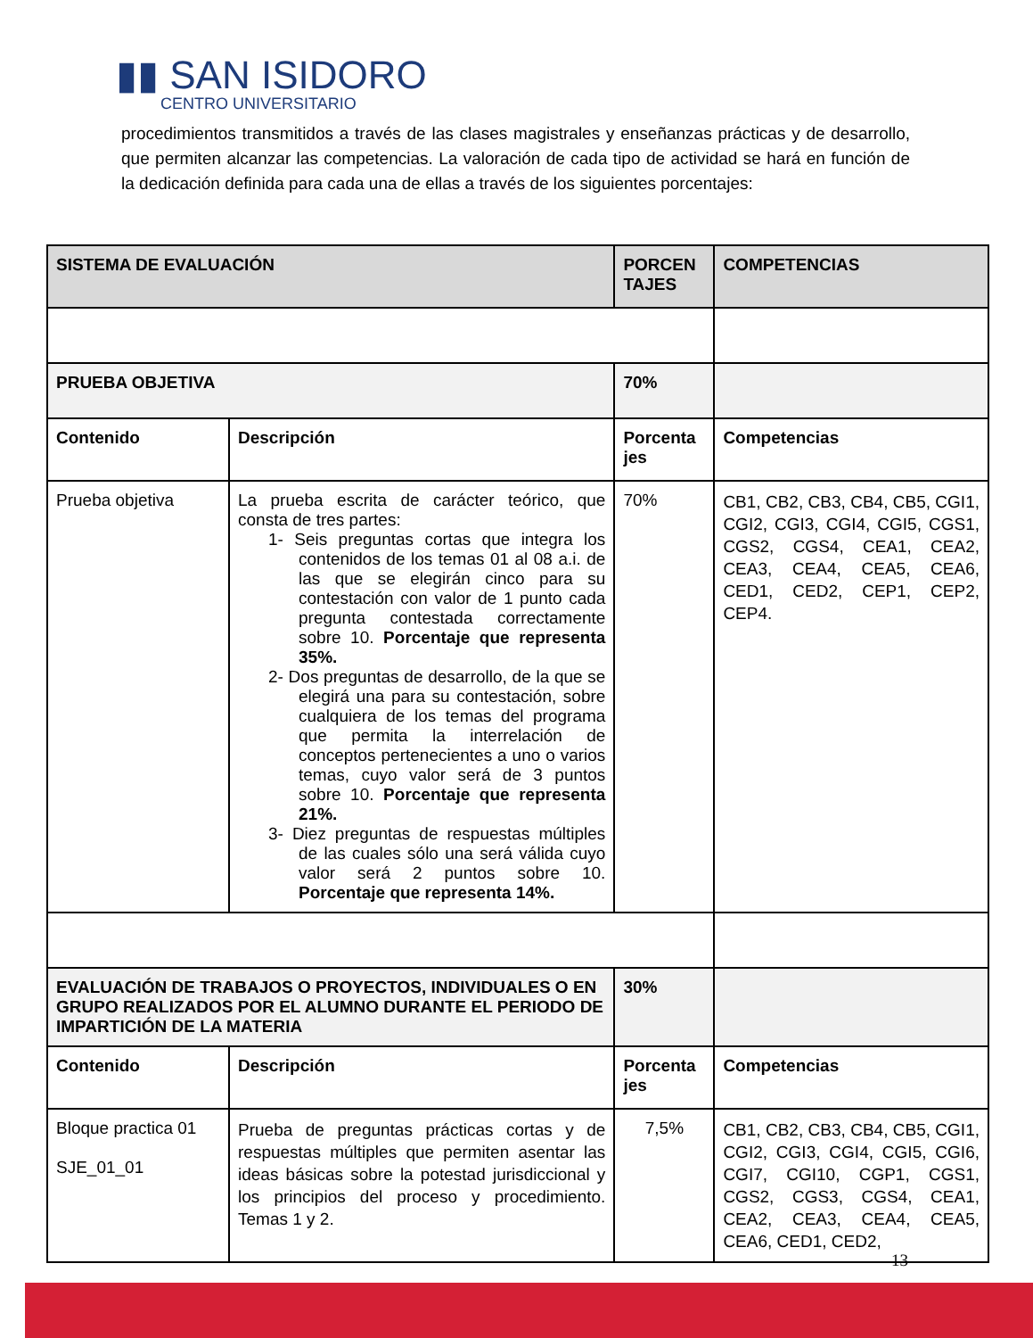▮▮ SAN ISIDORO
CENTRO UNIVERSITARIO
procedimientos transmitidos a través de las clases magistrales y enseñanzas prácticas y de desarrollo, que permiten alcanzar las competencias. La valoración de cada tipo de actividad se hará en función de la dedicación definida para cada una de ellas a través de los siguientes porcentajes:
| SISTEMA DE EVALUACIÓN | | PORCEN TAJES | COMPETENCIAS |
| --- | --- | --- | --- |
| PRUEBA OBJETIVA | | 70% | |
| Contenido | Descripción | Porcenta jes | Competencias |
| Prueba objetiva | La prueba escrita de carácter teórico, que consta de tres partes: 1- Seis preguntas cortas que integra los contenidos de los temas 01 al 08 a.i. de las que se elegirán cinco para su contestación con valor de 1 punto cada pregunta contestada correctamente sobre 10. Porcentaje que representa 35%. 2- Dos preguntas de desarrollo, de la que se elegirá una para su contestación, sobre cualquiera de los temas del programa que permita la interrelación de conceptos pertenecientes a uno o varios temas, cuyo valor será de 3 puntos sobre 10. Porcentaje que representa 21%. 3- Diez preguntas de respuestas múltiples de las cuales sólo una será válida cuyo valor será 2 puntos sobre 10. Porcentaje que representa 14%. | 70% | CB1, CB2, CB3, CB4, CB5, CGI1, CGI2, CGI3, CGI4, CGI5, CGS1, CGS2, CGS4, CEA1, CEA2, CEA3, CEA4, CEA5, CEA6, CED1, CED2, CEP1, CEP2, CEP4. |
| EVALUACIÓN DE TRABAJOS O PROYECTOS, INDIVIDUALES O EN GRUPO REALIZADOS POR EL ALUMNO DURANTE EL PERIODO DE IMPARTICIÓN DE LA MATERIA | | 30% | |
| Contenido | Descripción | Porcenta jes | Competencias |
| Bloque practica 01 SJE_01_01 | Prueba de preguntas prácticas cortas y de respuestas múltiples que permiten asentar las ideas básicas sobre la potestad jurisdiccional y los principios del proceso y procedimiento. Temas 1 y 2. | 7,5% | CB1, CB2, CB3, CB4, CB5, CGI1, CGI2, CGI3, CGI4, CGI5, CGI6, CGI7, CGI10, CGP1, CGS1, CGS2, CGS3, CGS4, CEA1, CEA2, CEA3, CEA4, CEA5, CEA6, CED1, CED2, |
13